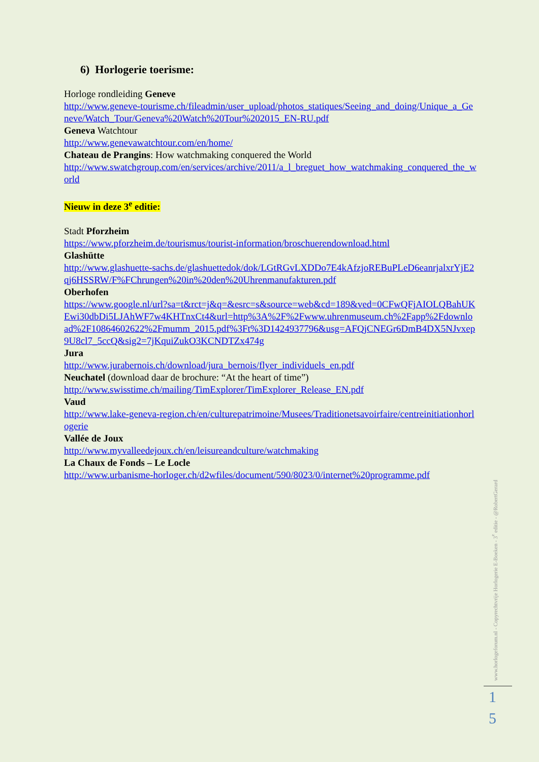6) Horlogerie toerisme:
Horloge rondleiding Geneve
http://www.geneve-tourisme.ch/fileadmin/user_upload/photos_statiques/Seeing_and_doing/Unique_a_Geneve/Watch_Tour/Geneva%20Watch%20Tour%202015_EN-RU.pdf
Geneva Watchtour
http://www.genevawatchtour.com/en/home/
Chateau de Prangins: How watchmaking conquered the World
http://www.swatchgroup.com/en/services/archive/2011/a_l_breguet_how_watchmaking_conquered_the_world
Nieuw in deze 3<sup>e</sup> editie:
Stadt Pforzheim
https://www.pforzheim.de/tourismus/tourist-information/broschuerendownload.html
Glashütte
http://www.glashuette-sachs.de/glashuettedok/dok/LGtRGvLXDDo7E4kAfzjoREBuPLeD6eanrjalxrYjE2qj6HSSRW/F%FChrungen%20in%20den%20Uhrenmanufakturen.pdf
Oberhofen
https://www.google.nl/url?sa=t&rct=j&q=&esrc=s&source=web&cd=189&ved=0CFwQFjAIOLQBahUKEwi30dbDi5LJAhWF7w4KHTnxCt4&url=http%3A%2F%2Fwww.uhrenmuseum.ch%2Fapp%2Fdownload%2F10864602622%2Fmumm_2015.pdf%3Ft%3D1424937796&usg=AFQjCNEGr6DmB4DX5NJvxep9U8cl7_5ccQ&sig2=7jKquiZukO3KCNDTZx474g
Jura
http://www.jurabernois.ch/download/jura_bernois/flyer_individuels_en.pdf
Neuchatel (download daar de brochure: “At the heart of time”)
http://www.swisstime.ch/mailing/TimExplorer/TimExplorer_Release_EN.pdf
Vaud
http://www.lake-geneva-region.ch/en/culturepatrimoine/Musees/Traditionetsavoirfaire/centreinitiationhorlogerie
Vallée de Joux
http://www.myvalleedejoux.ch/en/leisureandculture/watchmaking
La Chaux de Fonds – Le Locle
http://www.urbanisme-horloger.ch/d2wfiles/document/590/8023/0/internet%20programme.pdf
www.horlogeforum.nl - Copyrechtvrije Horlogerie E-Boeken - 3<sup>e</sup> editie - @RobertGerard
1
5